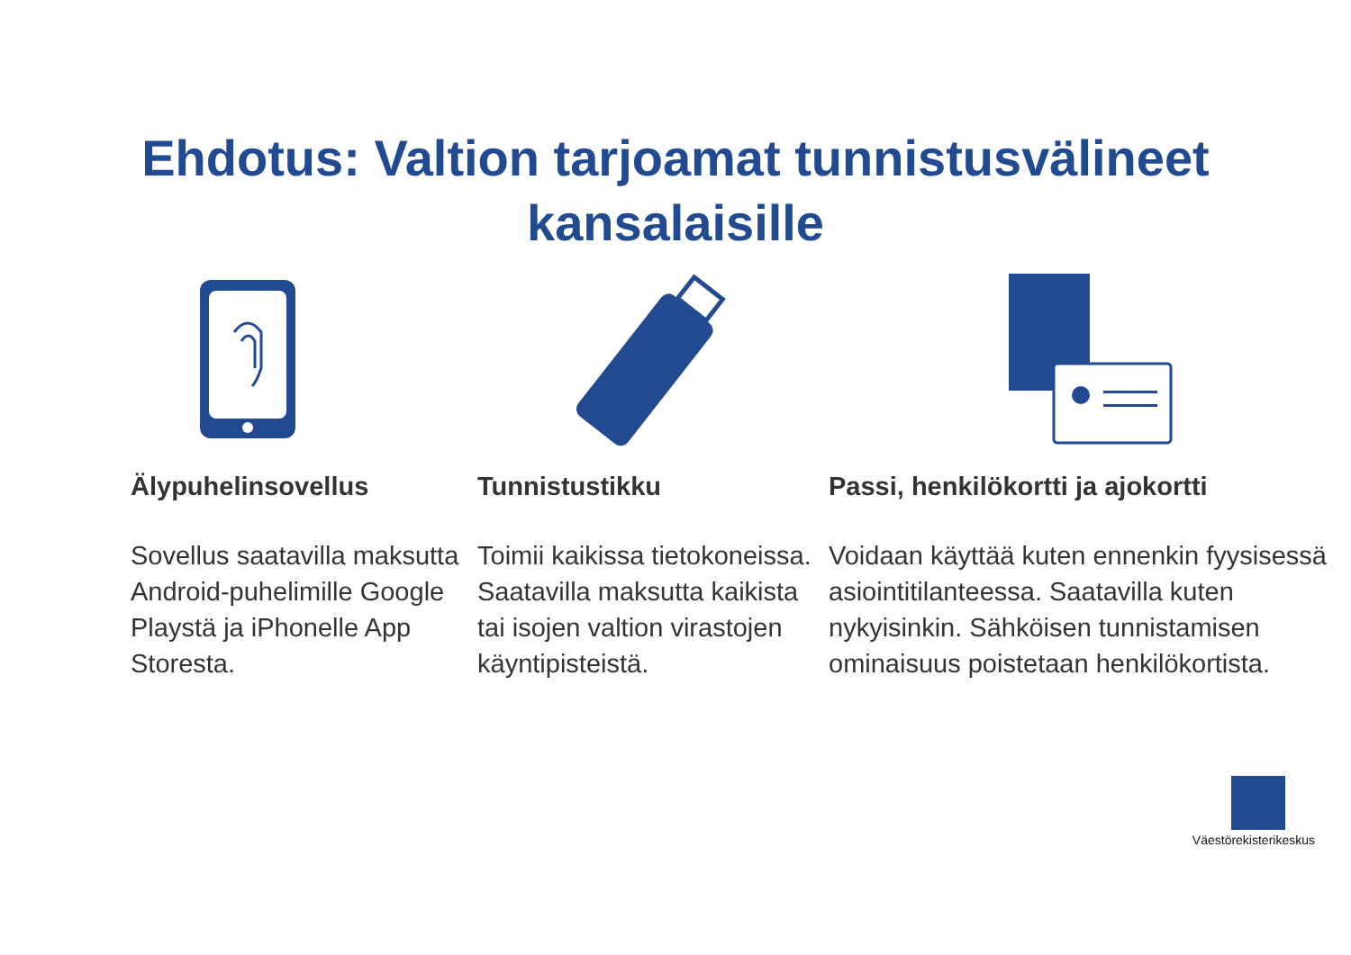Ehdotus: Valtion tarjoamat tunnistusvälineet
kansalaisille
Älypuhelinsovellus
Sovellus saatavilla maksutta Android-puhelimille Google Playstä ja iPhonelle App Storesta.
Tunnistustikku
Toimii kaikissa tietokoneissa. Saatavilla maksutta kaikista tai isojen valtion virastojen käyntipisteistä.
Passi, henkilökortti ja ajokortti
Voidaan käyttää kuten ennenkin fyysisessä asiointitilanteessa. Saatavilla kuten nykyisinkin. Sähköisen tunnistamisen ominaisuus poistetaan henkilökortista.
Väestörekisterikeskus